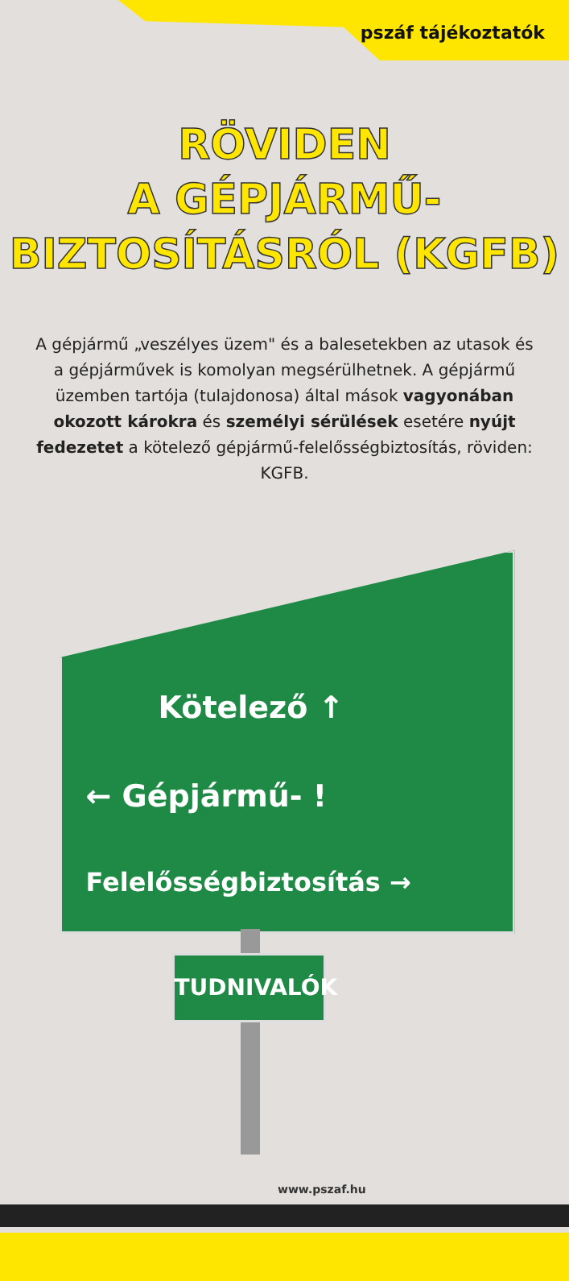pszáf tájékoztatók
RÖVIDEN
A GÉPJÁRMŰ-
BIZTOSÍTÁSRÓL (KGFB)
A gépjármű „veszélyes üzem" és a balesetekben az utasok és a gépjárművek is komolyan megsérülhetnek. A gépjármű üzemben tartója (tulajdonosa) által mások vagyonában okozott károkra és személyi sérülések esetére nyújt fedezetet a kötelező gépjármű-felelősségbiztosítás, röviden: KGFB.
Kötelező ↑
← Gépjármű- !
Felelősségbiztosítás →
TUDNIVALÓK
www.pszaf.hu